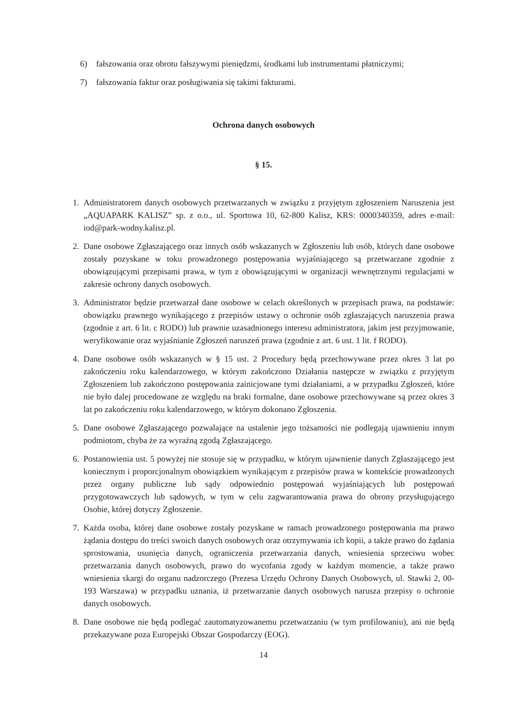6) fałszowania oraz obrotu fałszywymi pieniędzmi, środkami lub instrumentami płatniczymi;
7) fałszowania faktur oraz posługiwania się takimi fakturami.
Ochrona danych osobowych
§ 15.
1. Administratorem danych osobowych przetwarzanych w związku z przyjętym zgłoszeniem Naruszenia jest „AQUAPARK KALISZ” sp. z o.o., ul. Sportowa 10, 62-800 Kalisz, KRS: 0000340359, adres e-mail: iod@park-wodny.kalisz.pl.
2. Dane osobowe Zgłaszającego oraz innych osób wskazanych w Zgłoszeniu lub osób, których dane osobowe zostały pozyskane w toku prowadzonego postępowania wyjaśniającego są przetwarzane zgodnie z obowiązującymi przepisami prawa, w tym z obowiązującymi w organizacji wewnętrznymi regulacjami w zakresie ochrony danych osobowych.
3. Administrator będzie przetwarzał dane osobowe w celach określonych w przepisach prawa, na podstawie: obowiązku prawnego wynikającego z przepisów ustawy o ochronie osób zgłaszających naruszenia prawa (zgodnie z art. 6 lit. c RODO) lub prawnie uzasadnionego interesu administratora, jakim jest przyjmowanie, weryfikowanie oraz wyjaśnianie Zgłoszeń naruszeń prawa (zgodnie z art. 6 ust. 1 lit. f RODO).
4. Dane osobowe osób wskazanych w § 15 ust. 2 Procedury będą przechowywane przez okres 3 lat po zakończeniu roku kalendarzowego, w którym zakończono Działania następcze w związku z przyjętym Zgłoszeniem lub zakończono postępowania zainicjowane tymi działaniami, a w przypadku Zgłoszeń, które nie było dalej procedowane ze względu na braki formalne, dane osobowe przechowywane są przez okres 3 lat po zakończeniu roku kalendarzowego, w którym dokonano Zgłoszenia.
5. Dane osobowe Zgłaszającego pozwalające na ustalenie jego tożsamości nie podlegają ujawnieniu innym podmiotom, chyba że za wyraźną zgodą Zgłaszającego.
6. Postanowienia ust. 5 powyżej nie stosuje się w przypadku, w którym ujawnienie danych Zgłaszającego jest koniecznym i proporcjonalnym obowiązkiem wynikającym z przepisów prawa w kontekście prowadzonych przez organy publiczne lub sądy odpowiednio postępowań wyjaśniających lub postępowań przygotowawczych lub sądowych, w tym w celu zagwarantowania prawa do obrony przysługującego Osobie, której dotyczy Zgłoszenie.
7. Każda osoba, której dane osobowe zostały pozyskane w ramach prowadzonego postępowania ma prawo żądania dostępu do treści swoich danych osobowych oraz otrzymywania ich kopii, a także prawo do żądania sprostowania, usunięcia danych, ograniczenia przetwarzania danych, wniesienia sprzeciwu wobec przetwarzania danych osobowych, prawo do wycofania zgody w każdym momencie, a także prawo wniesienia skargi do organu nadzorczego (Prezesa Urzędu Ochrony Danych Osobowych, ul. Stawki 2, 00-193 Warszawa) w przypadku uznania, iż przetwarzanie danych osobowych narusza przepisy o ochronie danych osobowych.
8. Dane osobowe nie będą podlegać zautomatyzowanemu przetwarzaniu (w tym profilowaniu), ani nie będą przekazywane poza Europejski Obszar Gospodarczy (EOG).
14